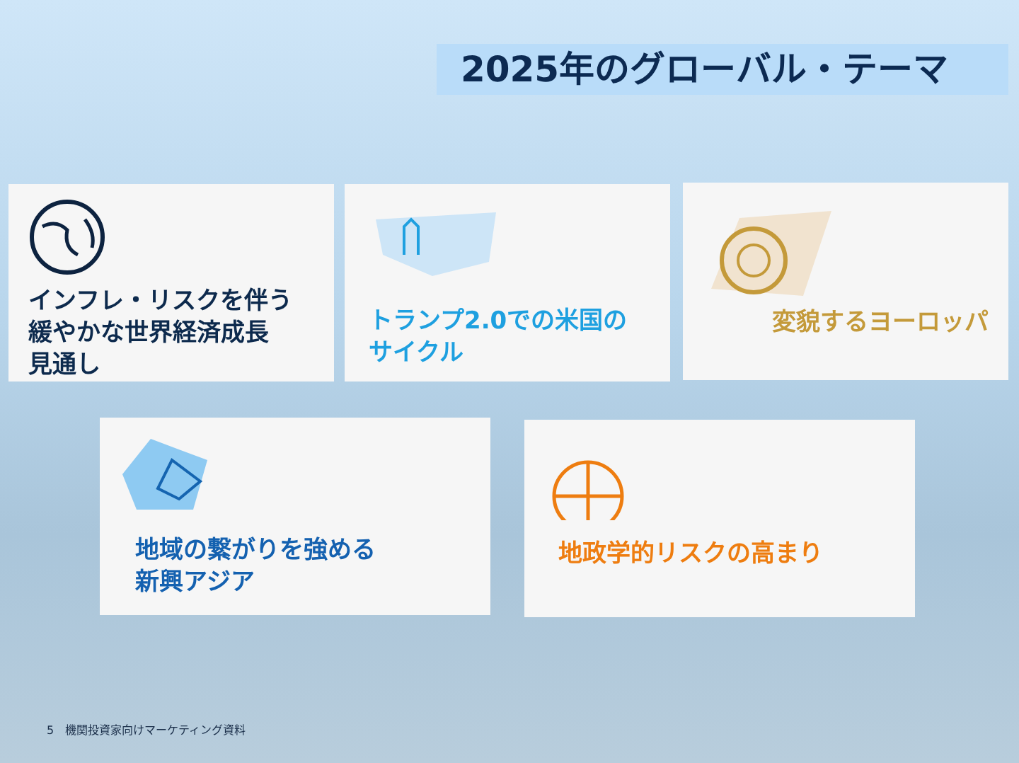2025年のグローバル・テーマ
インフレ・リスクを伴う
緩やかな世界経済成長
見通し
トランプ2.0での米国の
サイクル
変貌するヨーロッパ
地域の繋がりを強める
新興アジア
地政学的リスクの高まり
5　機関投資家向けマーケティング資料